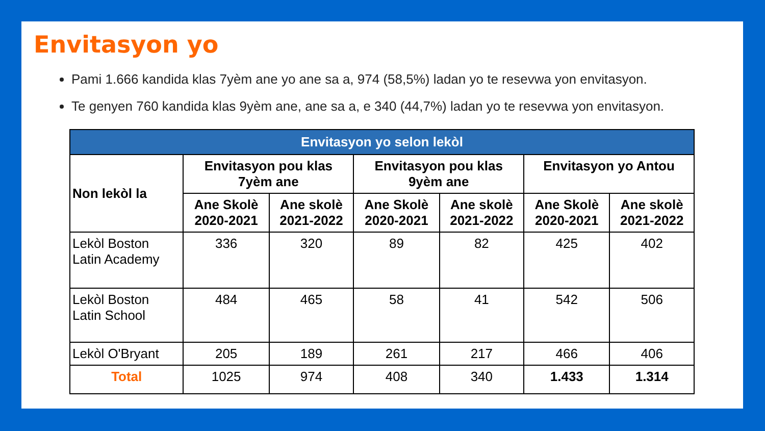Envitasyon yo
Pami 1.666 kandida klas 7yèm ane yo ane sa a, 974 (58,5%) ladan yo te resevwa yon envitasyon.
Te genyen 760 kandida klas 9yèm ane, ane sa a, e 340 (44,7%) ladan yo te resevwa yon envitasyon.
| Envitasyon yo selon lekòl | | | | | | |
| --- | --- | --- | --- | --- | --- | --- |
| Non lekòl la | Envitasyon pou klas 7yèm ane | | Envitasyon pou klas 9yèm ane | | Envitasyon yo Antou | |
| | Ane Skolè 2020-2021 | Ane skolè 2021-2022 | Ane Skolè 2020-2021 | Ane skolè 2021-2022 | Ane Skolè 2020-2021 | Ane skolè 2021-2022 |
| Lekòl Boston Latin Academy | 336 | 320 | 89 | 82 | 425 | 402 |
| Lekòl Boston Latin School | 484 | 465 | 58 | 41 | 542 | 506 |
| Lekòl O'Bryant | 205 | 189 | 261 | 217 | 466 | 406 |
| Total | 1025 | 974 | 408 | 340 | 1.433 | 1.314 |